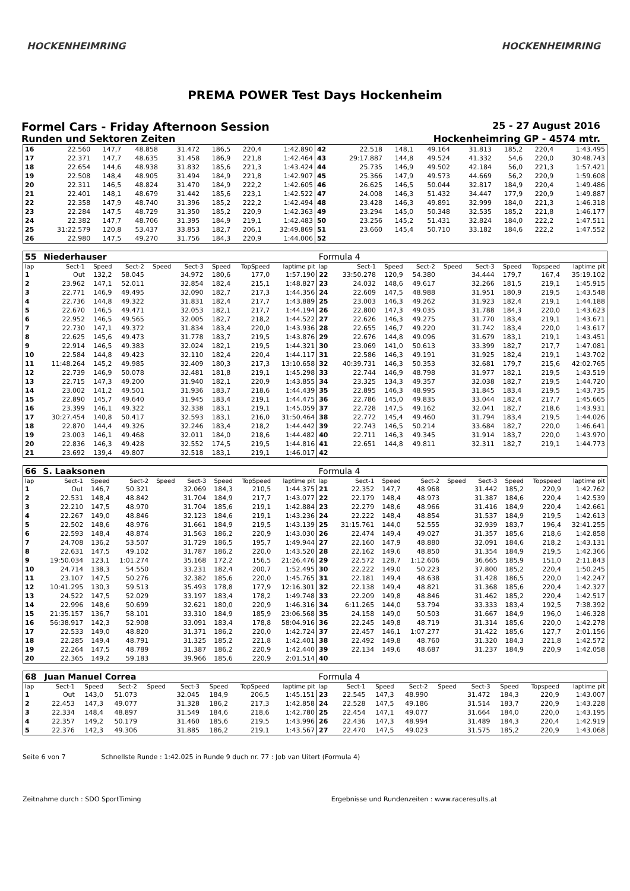HOCKENHEIMRING HOCKENHEIMRING
PREMA POWER Test Days Hockenheim
Formel Cars - Friday Afternoon Session 25 - 27 August 2016
Runden und Sektoren Zeiten Hockenheimring GP - 4574 mtr.
| 16 | 22.560 | 147,7 | 48.858 | | 31.472 | 186,5 | 220,4 | 1:42.890 | 42 | 22.518 | 148,1 | 49.164 | | 31.813 | 185,2 | 220,4 | 1:43.495 |
| 17 | 22.371 | 147,7 | 48.635 | | 31.458 | 186,9 | 221,8 | 1:42.464 | 43 | 29:17.887 | 144,8 | 49.524 | | 41.332 | 54,6 | 220,0 | 30:48.743 |
| 18 | 22.654 | 144,6 | 48.938 | | 31.832 | 185,6 | 221,3 | 1:43.424 | 44 | 25.735 | 146,9 | 49.502 | | 42.184 | 56,0 | 221,3 | 1:57.421 |
| 19 | 22.508 | 148,4 | 48.905 | | 31.494 | 184,9 | 221,8 | 1:42.907 | 45 | 25.366 | 147,9 | 49.573 | | 44.669 | 56,2 | 220,9 | 1:59.608 |
| 20 | 22.311 | 146,5 | 48.824 | | 31.470 | 184,9 | 222,2 | 1:42.605 | 46 | 26.625 | 146,5 | 50.044 | | 32.817 | 184,9 | 220,4 | 1:49.486 |
| 21 | 22.401 | 148,1 | 48.679 | | 31.442 | 185,6 | 223,1 | 1:42.522 | 47 | 24.008 | 146,3 | 51.432 | | 34.447 | 177,9 | 220,9 | 1:49.887 |
| 22 | 22.358 | 147,9 | 48.740 | | 31.396 | 185,2 | 222,2 | 1:42.494 | 48 | 23.428 | 146,3 | 49.891 | | 32.999 | 184,0 | 221,3 | 1:46.318 |
| 23 | 22.284 | 147,5 | 48.729 | | 31.350 | 185,2 | 220,9 | 1:42.363 | 49 | 23.294 | 145,0 | 50.348 | | 32.535 | 185,2 | 221,8 | 1:46.177 |
| 24 | 22.382 | 147,7 | 48.706 | | 31.395 | 184,9 | 219,1 | 1:42.483 | 50 | 23.256 | 145,2 | 51.431 | | 32.824 | 184,0 | 222,2 | 1:47.511 |
| 25 | 31:22.579 | 120,8 | 53.437 | | 33.853 | 182,7 | 206,1 | 32:49.869 | 51 | 23.660 | 145,4 | 50.710 | | 33.182 | 184,6 | 222,2 | 1:47.552 |
| 26 | 22.980 | 147,5 | 49.270 | | 31.756 | 184,3 | 220,9 | 1:44.006 | 52 | | | | | | | | |
| 55 | Niederhauser | | | | | | | | Formula 4 | | | | | | | | |
| lap | Sect-1 | Speed | Sect-2 | Speed | Sect-3 | Speed | TopSpeed | laptime pit | lap | Sect-1 | Speed | Sect-2 | Speed | Sect-3 | Speed | Topspeed | laptime pit |
| 1 | Out | 132,2 | 58.045 | | 34.972 | 180,6 | 177,0 | 1:57.190 | 22 | 33:50.278 | 120,9 | 54.380 | | 34.444 | 179,7 | 167,4 | 35:19.102 |
| 2 | 23.962 | 147,1 | 52.011 | | 32.854 | 182,4 | 215,1 | 1:48.827 | 23 | 24.032 | 148,6 | 49.617 | | 32.266 | 181,5 | 219,1 | 1:45.915 |
| 3 | 22.771 | 146,9 | 49.495 | | 32.090 | 182,7 | 217,3 | 1:44.356 | 24 | 22.609 | 147,5 | 48.988 | | 31.951 | 180,9 | 219,5 | 1:43.548 |
| 4 | 22.736 | 144,8 | 49.322 | | 31.831 | 182,4 | 217,7 | 1:43.889 | 25 | 23.003 | 146,3 | 49.262 | | 31.923 | 182,4 | 219,1 | 1:44.188 |
| 5 | 22.670 | 146,5 | 49.471 | | 32.053 | 182,1 | 217,7 | 1:44.194 | 26 | 22.800 | 147,3 | 49.035 | | 31.788 | 184,3 | 220,0 | 1:43.623 |
| 6 | 22.952 | 146,5 | 49.565 | | 32.005 | 182,7 | 218,2 | 1:44.522 | 27 | 22.626 | 146,3 | 49.275 | | 31.770 | 183,4 | 219,1 | 1:43.671 |
| 7 | 22.730 | 147,1 | 49.372 | | 31.834 | 183,4 | 220,0 | 1:43.936 | 28 | 22.655 | 146,7 | 49.220 | | 31.742 | 183,4 | 220,0 | 1:43.617 |
| 8 | 22.625 | 145,6 | 49.473 | | 31.778 | 183,7 | 219,5 | 1:43.876 | 29 | 22.676 | 144,8 | 49.096 | | 31.679 | 183,1 | 219,1 | 1:43.451 |
| 9 | 22.914 | 146,5 | 49.383 | | 32.024 | 182,1 | 219,5 | 1:44.321 | 30 | 23.069 | 141,0 | 50.613 | | 33.399 | 182,7 | 217,7 | 1:47.081 |
| 10 | 22.584 | 144,8 | 49.423 | | 32.110 | 182,4 | 220,4 | 1:44.117 | 31 | 22.586 | 146,3 | 49.191 | | 31.925 | 182,4 | 219,1 | 1:43.702 |
| 11 | 11:48.264 | 145,2 | 49.985 | | 32.409 | 180,3 | 217,3 | 13:10.658 | 32 | 40:39.731 | 146,3 | 50.353 | | 32.681 | 179,7 | 215,6 | 42:02.765 |
| 12 | 22.739 | 146,9 | 50.078 | | 32.481 | 181,8 | 219,1 | 1:45.298 | 33 | 22.744 | 146,9 | 48.798 | | 31.977 | 182,1 | 219,5 | 1:43.519 |
| 13 | 22.715 | 147,3 | 49.200 | | 31.940 | 182,1 | 220,9 | 1:43.855 | 34 | 23.325 | 134,3 | 49.357 | | 32.038 | 182,7 | 219,5 | 1:44.720 |
| 14 | 23.002 | 141,2 | 49.501 | | 31.936 | 183,7 | 218,6 | 1:44.439 | 35 | 22.895 | 146,3 | 48.995 | | 31.845 | 183,4 | 219,5 | 1:43.735 |
| 15 | 22.890 | 145,7 | 49.640 | | 31.945 | 183,4 | 219,1 | 1:44.475 | 36 | 22.786 | 145,0 | 49.835 | | 33.044 | 182,4 | 217,7 | 1:45.665 |
| 16 | 23.399 | 146,1 | 49.322 | | 32.338 | 183,1 | 219,1 | 1:45.059 | 37 | 22.728 | 147,5 | 49.162 | | 32.041 | 182,7 | 218,6 | 1:43.931 |
| 17 | 30:27.454 | 140,8 | 50.417 | | 32.593 | 183,1 | 216,0 | 31:50.464 | 38 | 22.772 | 145,4 | 49.460 | | 31.794 | 183,4 | 219,5 | 1:44.026 |
| 18 | 22.870 | 144,4 | 49.326 | | 32.246 | 183,4 | 218,2 | 1:44.442 | 39 | 22.743 | 146,5 | 50.214 | | 33.684 | 182,7 | 220,0 | 1:46.641 |
| 19 | 23.003 | 146,1 | 49.468 | | 32.011 | 184,0 | 218,6 | 1:44.482 | 40 | 22.711 | 146,3 | 49.345 | | 31.914 | 183,7 | 220,0 | 1:43.970 |
| 20 | 22.836 | 146,3 | 49.428 | | 32.552 | 174,5 | 219,5 | 1:44.816 | 41 | 22.651 | 144,8 | 49.811 | | 32.311 | 182,7 | 219,1 | 1:44.773 |
| 21 | 23.692 | 139,4 | 49.807 | | 32.518 | 183,1 | 219,1 | 1:46.017 | 42 | | | | | | | | |
| 66 | S. Laaksonen | | | | | | | | Formula 4 | | | | | | | | |
| lap | Sect-1 | Speed | Sect-2 | Speed | Sect-3 | Speed | TopSpeed | laptime pit | lap | Sect-1 | Speed | Sect-2 | Speed | Sect-3 | Speed | Topspeed | laptime pit |
| 1 | Out | 146,7 | 50.321 | | 32.069 | 184,3 | 210,5 | 1:44.375 | 21 | 22.352 | 147,7 | 48.968 | | 31.442 | 185,2 | 220,9 | 1:42.762 |
| 2 | 22.531 | 148,4 | 48.842 | | 31.704 | 184,9 | 217,7 | 1:43.077 | 22 | 22.179 | 148,4 | 48.973 | | 31.387 | 184,6 | 220,4 | 1:42.539 |
| 3 | 22.210 | 147,5 | 48.970 | | 31.704 | 185,6 | 219,1 | 1:42.884 | 23 | 22.279 | 148,6 | 48.966 | | 31.416 | 184,9 | 220,4 | 1:42.661 |
| 4 | 22.267 | 149,0 | 48.846 | | 32.123 | 184,6 | 219,1 | 1:43.236 | 24 | 22.222 | 148,4 | 48.854 | | 31.537 | 184,9 | 219,5 | 1:42.613 |
| 5 | 22.502 | 148,6 | 48.976 | | 31.661 | 184,9 | 219,5 | 1:43.139 | 25 | 31:15.761 | 144,0 | 52.555 | | 32.939 | 183,7 | 196,4 | 32:41.255 |
| 6 | 22.593 | 148,4 | 48.874 | | 31.563 | 186,2 | 220,9 | 1:43.030 | 26 | 22.474 | 149,4 | 49.027 | | 31.357 | 185,6 | 218,6 | 1:42.858 |
| 7 | 24.708 | 136,2 | 53.507 | | 31.729 | 186,5 | 195,7 | 1:49.944 | 27 | 22.160 | 147,9 | 48.880 | | 32.091 | 184,6 | 218,2 | 1:43.131 |
| 8 | 22.631 | 147,5 | 49.102 | | 31.787 | 186,2 | 220,0 | 1:43.520 | 28 | 22.162 | 149,6 | 48.850 | | 31.354 | 184,9 | 219,5 | 1:42.366 |
| 9 | 19:50.034 | 123,1 | 1:01.274 | | 35.168 | 172,2 | 156,5 | 21:26.476 | 29 | 22.572 | 128,7 | 1:12.606 | | 36.665 | 185,9 | 151,0 | 2:11.843 |
| 10 | 24.714 | 138,3 | 54.550 | | 33.231 | 182,4 | 200,7 | 1:52.495 | 30 | 22.222 | 149,0 | 50.223 | | 37.800 | 185,2 | 220,4 | 1:50.245 |
| 11 | 23.107 | 147,5 | 50.276 | | 32.382 | 185,6 | 220,0 | 1:45.765 | 31 | 22.181 | 149,4 | 48.638 | | 31.428 | 186,5 | 220,0 | 1:42.247 |
| 12 | 10:41.295 | 130,3 | 59.513 | | 35.493 | 178,8 | 177,9 | 12:16.301 | 32 | 22.138 | 149,4 | 48.821 | | 31.368 | 185,6 | 220,4 | 1:42.327 |
| 13 | 24.522 | 147,5 | 52.029 | | 33.197 | 183,4 | 178,2 | 1:49.748 | 33 | 22.209 | 149,8 | 48.846 | | 31.462 | 185,2 | 220,4 | 1:42.517 |
| 14 | 22.996 | 148,6 | 50.699 | | 32.621 | 180,0 | 220,9 | 1:46.316 | 34 | 6:11.265 | 144,0 | 53.794 | | 33.333 | 183,4 | 192,5 | 7:38.392 |
| 15 | 21:35.157 | 136,7 | 58.101 | | 33.310 | 184,9 | 185,9 | 23:06.568 | 35 | 24.158 | 149,0 | 50.503 | | 31.667 | 184,9 | 196,0 | 1:46.328 |
| 16 | 56:38.917 | 142,3 | 52.908 | | 33.091 | 183,4 | 178,8 | 58:04.916 | 36 | 22.245 | 149,8 | 48.719 | | 31.314 | 185,6 | 220,0 | 1:42.278 |
| 17 | 22.533 | 149,0 | 48.820 | | 31.371 | 186,2 | 220,0 | 1:42.724 | 37 | 22.457 | 146,1 | 1:07.277 | | 31.422 | 185,6 | 127,7 | 2:01.156 |
| 18 | 22.285 | 149,4 | 48.791 | | 31.325 | 185,2 | 221,8 | 1:42.401 | 38 | 22.492 | 149,8 | 48.760 | | 31.320 | 184,3 | 221,8 | 1:42.572 |
| 19 | 22.264 | 147,5 | 48.789 | | 31.387 | 186,2 | 220,9 | 1:42.440 | 39 | 22.134 | 149,6 | 48.687 | | 31.237 | 184,9 | 220,9 | 1:42.058 |
| 20 | 22.365 | 149,2 | 59.183 | | 39.966 | 185,6 | 220,9 | 2:01.514 | 40 | | | | | | | | |
| 68 | Juan Manuel Correa | | | | | | | | Formula 4 | | | | | | | | |
| lap | Sect-1 | Speed | Sect-2 | Speed | Sect-3 | Speed | TopSpeed | laptime pit | lap | Sect-1 | Speed | Sect-2 | Speed | Sect-3 | Speed | Topspeed | laptime pit |
| 1 | Out | 143,0 | 51.073 | | 32.045 | 184,9 | 206,5 | 1:45.151 | 23 | 22.545 | 147,3 | 48.990 | | 31.472 | 184,3 | 220,9 | 1:43.007 |
| 2 | 22.453 | 147,3 | 49.077 | | 31.328 | 186,2 | 217,3 | 1:42.858 | 24 | 22.528 | 147,5 | 49.186 | | 31.514 | 183,7 | 220,9 | 1:43.228 |
| 3 | 22.334 | 148,4 | 48.897 | | 31.549 | 184,6 | 218,6 | 1:42.780 | 25 | 22.454 | 147,1 | 49.077 | | 31.664 | 184,0 | 220,0 | 1:43.195 |
| 4 | 22.357 | 149,2 | 50.179 | | 31.460 | 185,6 | 219,5 | 1:43.996 | 26 | 22.436 | 147,3 | 48.994 | | 31.489 | 184,3 | 220,4 | 1:42.919 |
| 5 | 22.376 | 142,3 | 49.306 | | 31.885 | 186,2 | 219,1 | 1:43.567 | 27 | 22.470 | 147,5 | 49.023 | | 31.575 | 185,2 | 220,9 | 1:43.068 |
Seite 6 von 7 Schnellste Runde : 1:42.025 in Runde 9 duch nr. 77 : Job van Uitert (Formula 4)
Zeitnahme durch : SDO SportTiming Ergebnisse und Rundenzeiten : www.raceresults.at